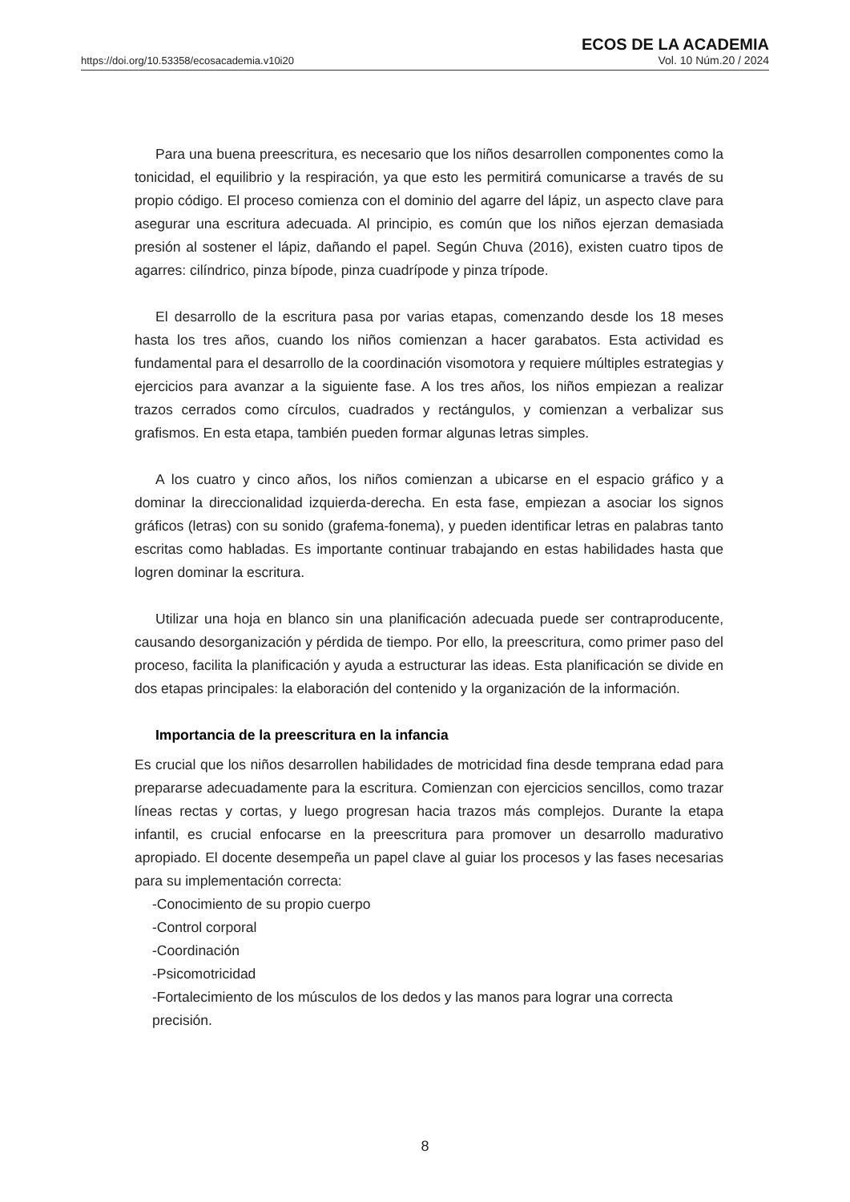https://doi.org/10.53358/ecosacademia.v10i20
ECOS DE LA ACADEMIA
Vol. 10 Núm.20 / 2024
Para una buena preescritura, es necesario que los niños desarrollen componentes como la tonicidad, el equilibrio y la respiración, ya que esto les permitirá comunicarse a través de su propio código. El proceso comienza con el dominio del agarre del lápiz, un aspecto clave para asegurar una escritura adecuada. Al principio, es común que los niños ejerzan demasiada presión al sostener el lápiz, dañando el papel. Según Chuva (2016), existen cuatro tipos de agarres: cilíndrico, pinza bípode, pinza cuadrípode y pinza trípode.
El desarrollo de la escritura pasa por varias etapas, comenzando desde los 18 meses hasta los tres años, cuando los niños comienzan a hacer garabatos. Esta actividad es fundamental para el desarrollo de la coordinación visomotora y requiere múltiples estrategias y ejercicios para avanzar a la siguiente fase. A los tres años, los niños empiezan a realizar trazos cerrados como círculos, cuadrados y rectángulos, y comienzan a verbalizar sus grafismos. En esta etapa, también pueden formar algunas letras simples.
A los cuatro y cinco años, los niños comienzan a ubicarse en el espacio gráfico y a dominar la direccionalidad izquierda-derecha. En esta fase, empiezan a asociar los signos gráficos (letras) con su sonido (grafema-fonema), y pueden identificar letras en palabras tanto escritas como habladas. Es importante continuar trabajando en estas habilidades hasta que logren dominar la escritura.
Utilizar una hoja en blanco sin una planificación adecuada puede ser contraproducente, causando desorganización y pérdida de tiempo. Por ello, la preescritura, como primer paso del proceso, facilita la planificación y ayuda a estructurar las ideas. Esta planificación se divide en dos etapas principales: la elaboración del contenido y la organización de la información.
Importancia de la preescritura en la infancia
Es crucial que los niños desarrollen habilidades de motricidad fina desde temprana edad para prepararse adecuadamente para la escritura. Comienzan con ejercicios sencillos, como trazar líneas rectas y cortas, y luego progresan hacia trazos más complejos. Durante la etapa infantil, es crucial enfocarse en la preescritura para promover un desarrollo madurativo apropiado. El docente desempeña un papel clave al guiar los procesos y las fases necesarias para su implementación correcta:
-Conocimiento de su propio cuerpo
-Control corporal
-Coordinación
-Psicomotricidad
-Fortalecimiento de los músculos de los dedos y las manos para lograr una correcta precisión.
8